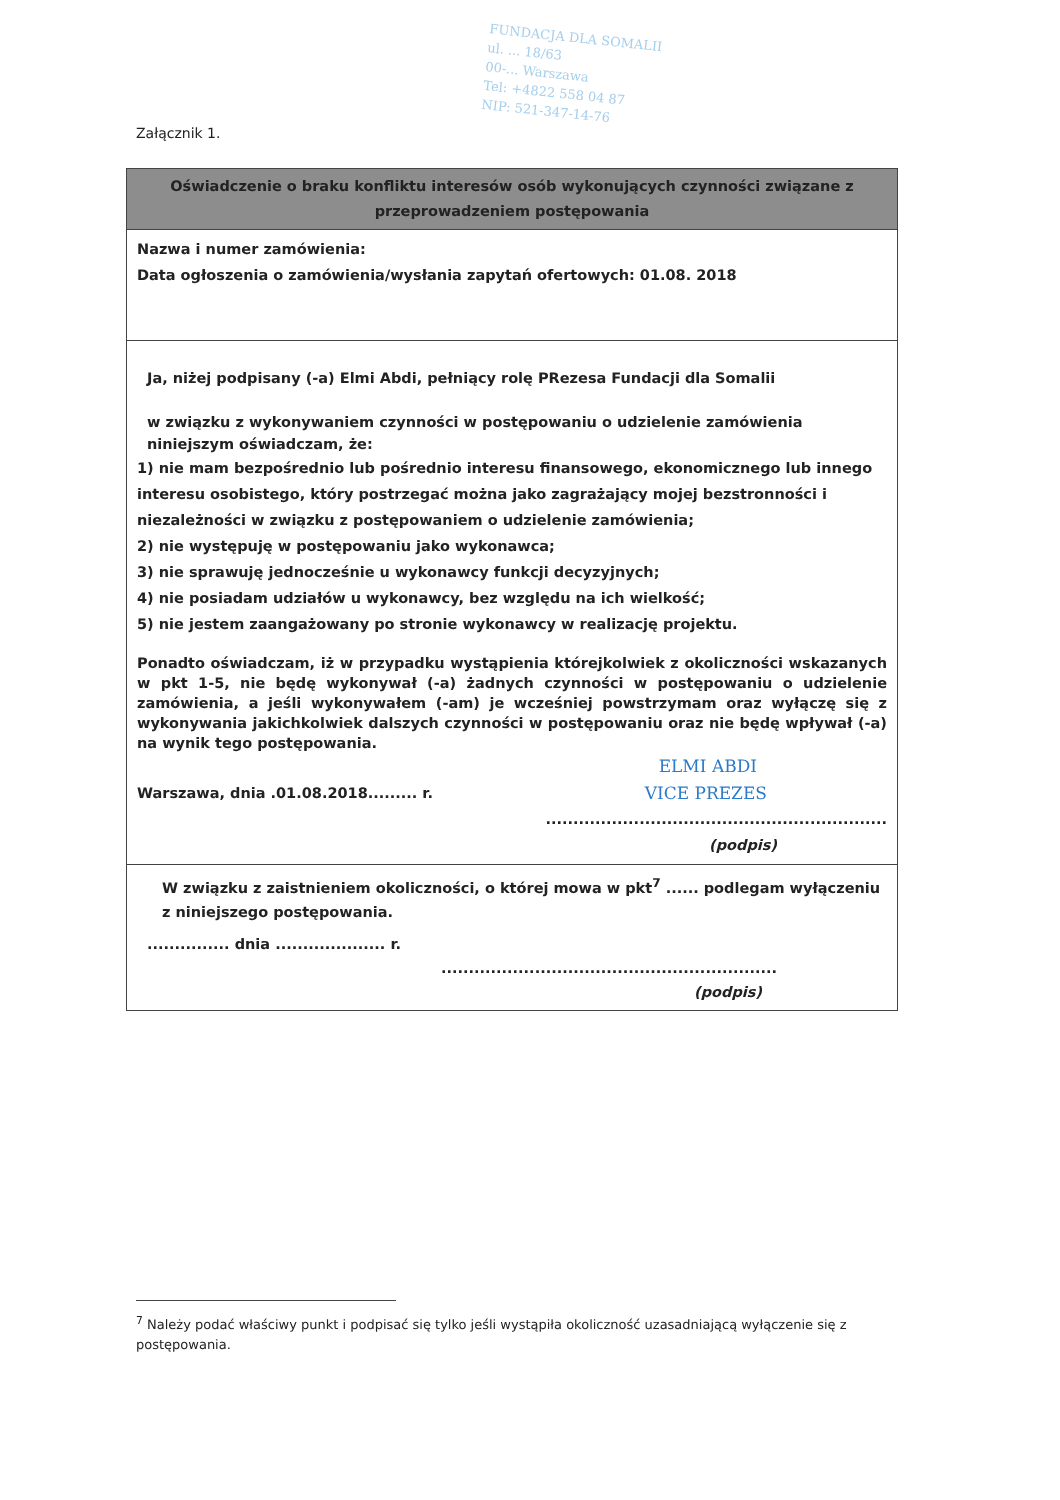FUNDACJA DLA SOMALII
ul. ... 18/63
00-... Warszawa
Tel: +4822 558 04 87
NIP: 521-347-14-76
Załącznik 1.
Oświadczenie o braku konfliktu interesów osób wykonujących czynności związane z przeprowadzeniem postępowania
Nazwa i numer zamówienia:
Data ogłoszenia o zamówienia/wysłania zapytań ofertowych: 01.08. 2018
Ja, niżej podpisany (-a) Elmi Abdi, pełniący rolę PRezesa Fundacji dla Somalii
w związku z wykonywaniem czynności w postępowaniu o udzielenie zamówienia niniejszym oświadczam, że:
1) nie mam bezpośrednio lub pośrednio interesu finansowego, ekonomicznego lub innego interesu osobistego, który postrzegać można jako zagrażający mojej bezstronności i niezależności w związku z postępowaniem o udzielenie zamówienia;
2) nie występuję w postępowaniu jako wykonawca;
3) nie sprawuję jednocześnie u wykonawcy funkcji decyzyjnych;
4) nie posiadam udziałów u wykonawcy, bez względu na ich wielkość;
5) nie jestem zaangażowany po stronie wykonawcy w realizację projektu.
Ponadto oświadczam, iż w przypadku wystąpienia którejkolwiek z okoliczności wskazanych w pkt 1-5, nie będę wykonywał (-a) żadnych czynności w postępowaniu o udzielenie zamówienia, a jeśli wykonywałem (-am) je wcześniej powstrzymam oraz wyłączę się z wykonywania jakichkolwiek dalszych czynności w postępowaniu oraz nie będę wpływał (-a) na wynik tego postępowania.
ELMI ABDI
Warszawa, dnia .01.08.2018......... r. VICE PREZES
..............................................................
(podpis)
W związku z zaistnieniem okoliczności, o której mowa w pkt<sup>7</sup> ...... podlegam wyłączeniu z niniejszego postępowania.
............... dnia .................... r.
.............................................................
(podpis)
<sup>7</sup> Należy podać właściwy punkt i podpisać się tylko jeśli wystąpiła okoliczność uzasadniającą wyłączenie się z postępowania.